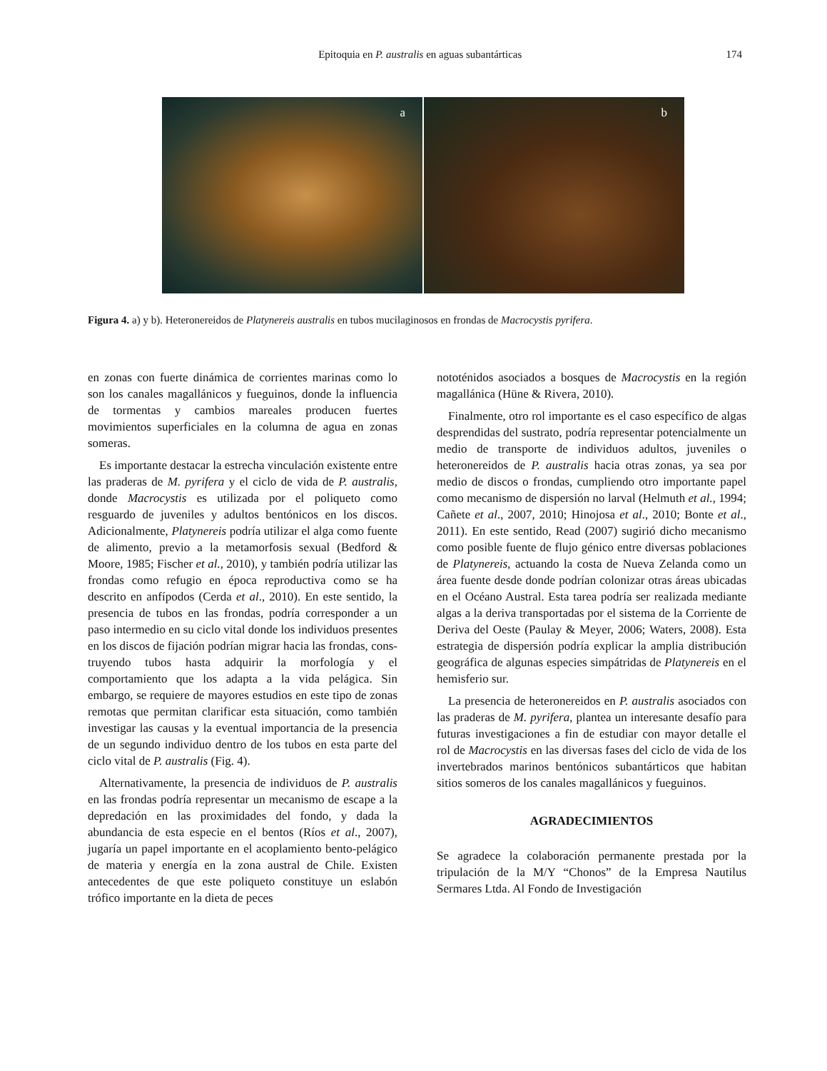Epitoquia en P. australis en aguas subantárticas
174
a
b
Figura 4. a) y b). Heteronereidos de Platynereis australis en tubos mucilaginosos en frondas de Macrocystis pyrifera.
en zonas con fuerte dinámica de corrientes marinas como lo son los canales magallánicos y fueguinos, donde la influencia de tormentas y cambios mareales producen fuertes movimientos superficiales en la columna de agua en zonas someras.
Es importante destacar la estrecha vinculación existente entre las praderas de M. pyrifera y el ciclo de vida de P. australis, donde Macrocystis es utilizada por el poliqueto como resguardo de juveniles y adultos bentónicos en los discos. Adicionalmente, Platynereis podría utilizar el alga como fuente de alimento, previo a la metamorfosis sexual (Bedford & Moore, 1985; Fischer et al., 2010), y también podría utilizar las frondas como refugio en época reproductiva como se ha descrito en anfípodos (Cerda et al., 2010). En este sentido, la presencia de tubos en las frondas, podría corresponder a un paso intermedio en su ciclo vital donde los individuos presentes en los discos de fijación podrían migrar hacia las frondas, cons-truyendo tubos hasta adquirir la morfología y el comportamiento que los adapta a la vida pelágica. Sin embargo, se requiere de mayores estudios en este tipo de zonas remotas que permitan clarificar esta situación, como también investigar las causas y la eventual importancia de la presencia de un segundo individuo dentro de los tubos en esta parte del ciclo vital de P. australis (Fig. 4).
Alternativamente, la presencia de individuos de P. australis en las frondas podría representar un mecanismo de escape a la depredación en las proximidades del fondo, y dada la abundancia de esta especie en el bentos (Ríos et al., 2007), jugaría un papel importante en el acoplamiento bento-pelágico de materia y energía en la zona austral de Chile. Existen antecedentes de que este poliqueto constituye un eslabón trófico importante en la dieta de peces
nototénidos asociados a bosques de Macrocystis en la región magallánica (Hüne & Rivera, 2010).
Finalmente, otro rol importante es el caso específico de algas desprendidas del sustrato, podría representar potencialmente un medio de transporte de individuos adultos, juveniles o heteronereidos de P. australis hacia otras zonas, ya sea por medio de discos o frondas, cumpliendo otro importante papel como mecanismo de dispersión no larval (Helmuth et al., 1994; Cañete et al., 2007, 2010; Hinojosa et al., 2010; Bonte et al., 2011). En este sentido, Read (2007) sugirió dicho mecanismo como posible fuente de flujo génico entre diversas poblaciones de Platynereis, actuando la costa de Nueva Zelanda como un área fuente desde donde podrían colonizar otras áreas ubicadas en el Océano Austral. Esta tarea podría ser realizada mediante algas a la deriva transportadas por el sistema de la Corriente de Deriva del Oeste (Paulay & Meyer, 2006; Waters, 2008). Esta estrategia de dispersión podría explicar la amplia distribución geográfica de algunas especies simpátridas de Platynereis en el hemisferio sur.
La presencia de heteronereidos en P. australis asociados con las praderas de M. pyrifera, plantea un interesante desafío para futuras investigaciones a fin de estudiar con mayor detalle el rol de Macrocystis en las diversas fases del ciclo de vida de los invertebrados marinos bentónicos subantárticos que habitan sitios someros de los canales magallánicos y fueguinos.
AGRADECIMIENTOS
Se agradece la colaboración permanente prestada por la tripulación de la M/Y “Chonos” de la Empresa Nautilus Sermares Ltda. Al Fondo de Investigación